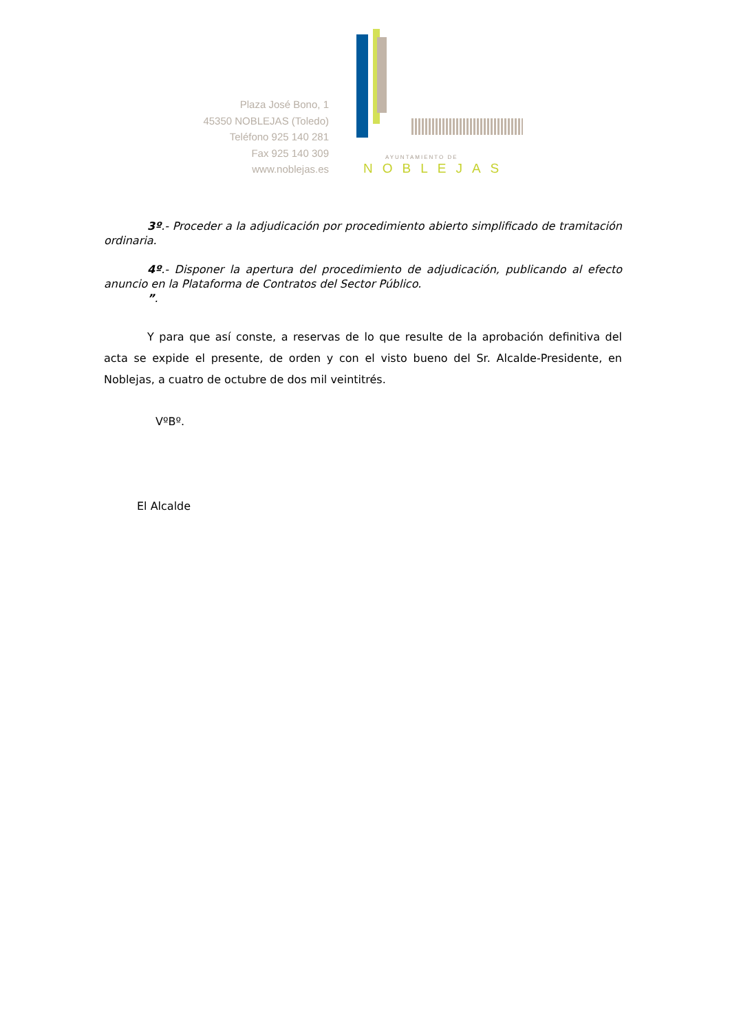Plaza José Bono, 1
45350 NOBLEJAS (Toledo)
Teléfono 925 140 281
Fax 925 140 309
www.noblejas.es
AYUNTAMIENTO DE
NOBLEJAS
3º.- Proceder a la adjudicación por procedimiento abierto simplificado de tramitación ordinaria.
4º.- Disponer la apertura del procedimiento de adjudicación, publicando al efecto anuncio en la Plataforma de Contratos del Sector Público.
”.
Y para que así conste, a reservas de lo que resulte de la aprobación definitiva del acta se expide el presente, de orden y con el visto bueno del Sr. Alcalde-Presidente, en Noblejas, a cuatro de octubre de dos mil veintitrés.
VºBº.
El Alcalde